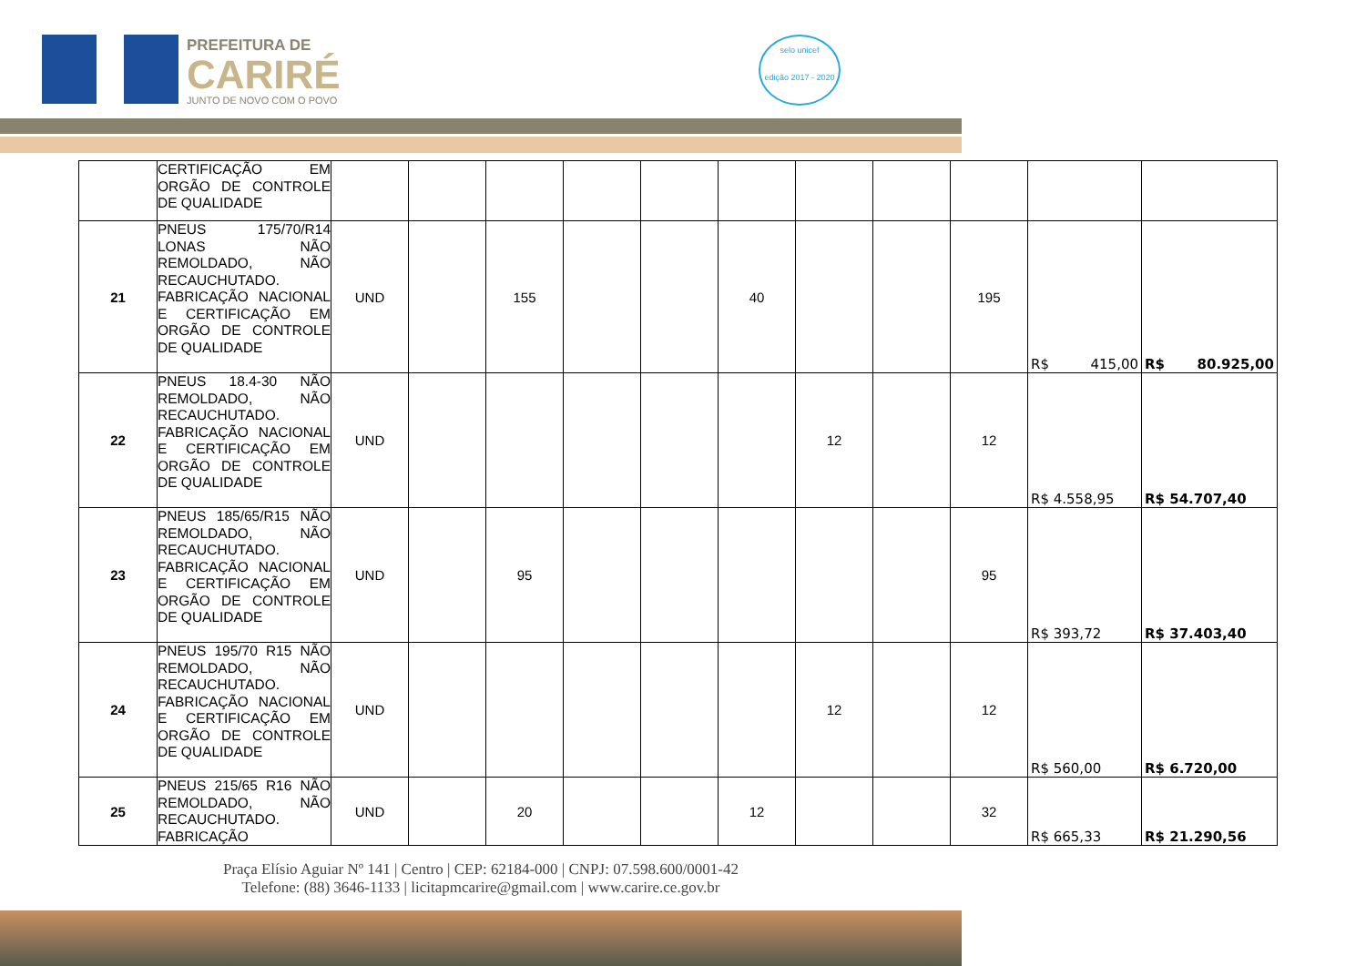PREFEITURA DE
CARIRÉ
JUNTO DE NOVO COM O POVO
selo unicef
edição 2017 - 2020
| | CERTIFICAÇÃO EM ORGÃO DE CONTROLE DE QUALIDADE | | | | | | | | | | | |
| 21 | PNEUS 175/70/R14 LONAS NÃO REMOLDADO, NÃO RECAUCHUTADO. FABRICAÇÃO NACIONAL E CERTIFICAÇÃO EM ORGÃO DE CONTROLE DE QUALIDADE | UND | | 155 | | | 40 | | | 195 | R$ 415,00 | R$ 80.925,00 |
| 22 | PNEUS 18.4-30 NÃO REMOLDADO, NÃO RECAUCHUTADO. FABRICAÇÃO NACIONAL E CERTIFICAÇÃO EM ORGÃO DE CONTROLE DE QUALIDADE | UND | | | | | | 12 | | 12 | R$ 4.558,95 | R$ 54.707,40 |
| 23 | PNEUS 185/65/R15 NÃO REMOLDADO, NÃO RECAUCHUTADO. FABRICAÇÃO NACIONAL E CERTIFICAÇÃO EM ORGÃO DE CONTROLE DE QUALIDADE | UND | | 95 | | | | | | 95 | R$ 393,72 | R$ 37.403,40 |
| 24 | PNEUS 195/70 R15 NÃO REMOLDADO, NÃO RECAUCHUTADO. FABRICAÇÃO NACIONAL E CERTIFICAÇÃO EM ORGÃO DE CONTROLE DE QUALIDADE | UND | | | | | | 12 | | 12 | R$ 560,00 | R$ 6.720,00 |
| 25 | PNEUS 215/65 R16 NÃO REMOLDADO, NÃO RECAUCHUTADO. FABRICAÇÃO | UND | | 20 | | | 12 | | | 32 | R$ 665,33 | R$ 21.290,56 |
Praça Elísio Aguiar Nº 141 | Centro | CEP: 62184-000 | CNPJ: 07.598.600/0001-42
Telefone: (88) 3646-1133 | licitapmcarire@gmail.com | www.carire.ce.gov.br